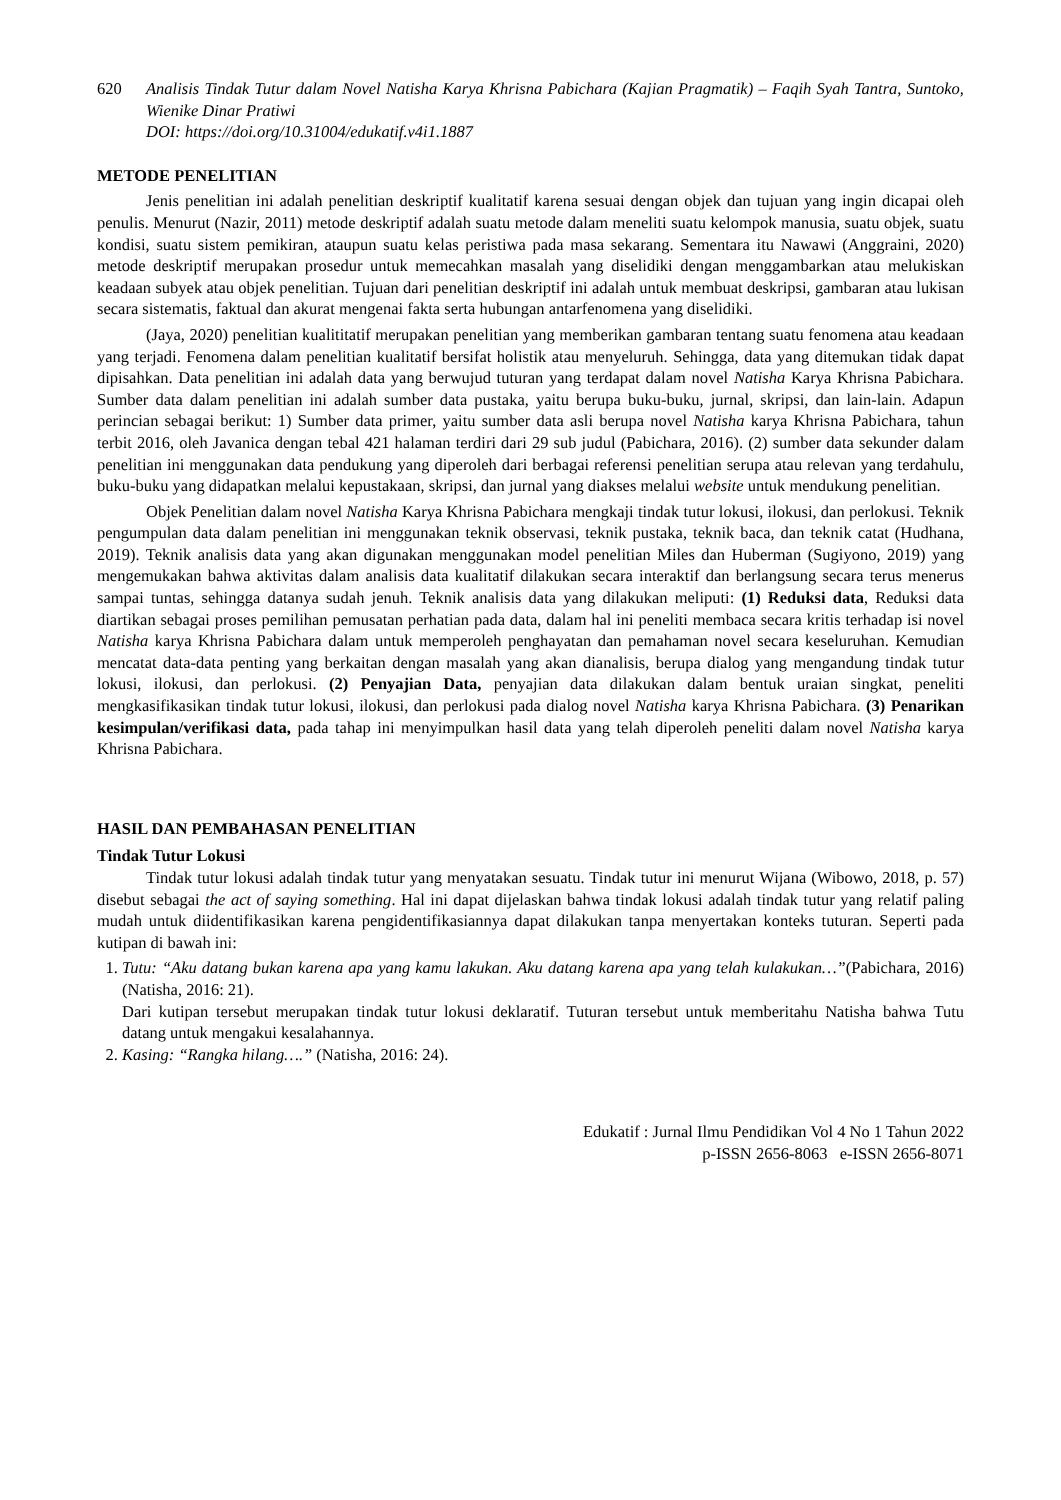620 Analisis Tindak Tutur dalam Novel Natisha Karya Khrisna Pabichara (Kajian Pragmatik) – Faqih Syah Tantra, Suntoko, Wienike Dinar Pratiwi
DOI: https://doi.org/10.31004/edukatif.v4i1.1887
METODE PENELITIAN
Jenis penelitian ini adalah penelitian deskriptif kualitatif karena sesuai dengan objek dan tujuan yang ingin dicapai oleh penulis. Menurut (Nazir, 2011) metode deskriptif adalah suatu metode dalam meneliti suatu kelompok manusia, suatu objek, suatu kondisi, suatu sistem pemikiran, ataupun suatu kelas peristiwa pada masa sekarang. Sementara itu Nawawi (Anggraini, 2020) metode deskriptif merupakan prosedur untuk memecahkan masalah yang diselidiki dengan menggambarkan atau melukiskan keadaan subyek atau objek penelitian. Tujuan dari penelitian deskriptif ini adalah untuk membuat deskripsi, gambaran atau lukisan secara sistematis, faktual dan akurat mengenai fakta serta hubungan antarfenomena yang diselidiki.
(Jaya, 2020) penelitian kualititatif merupakan penelitian yang memberikan gambaran tentang suatu fenomena atau keadaan yang terjadi. Fenomena dalam penelitian kualitatif bersifat holistik atau menyeluruh. Sehingga, data yang ditemukan tidak dapat dipisahkan. Data penelitian ini adalah data yang berwujud tuturan yang terdapat dalam novel Natisha Karya Khrisna Pabichara. Sumber data dalam penelitian ini adalah sumber data pustaka, yaitu berupa buku-buku, jurnal, skripsi, dan lain-lain. Adapun perincian sebagai berikut: 1) Sumber data primer, yaitu sumber data asli berupa novel Natisha karya Khrisna Pabichara, tahun terbit 2016, oleh Javanica dengan tebal 421 halaman terdiri dari 29 sub judul (Pabichara, 2016). (2) sumber data sekunder dalam penelitian ini menggunakan data pendukung yang diperoleh dari berbagai referensi penelitian serupa atau relevan yang terdahulu, buku-buku yang didapatkan melalui kepustakaan, skripsi, dan jurnal yang diakses melalui website untuk mendukung penelitian.
Objek Penelitian dalam novel Natisha Karya Khrisna Pabichara mengkaji tindak tutur lokusi, ilokusi, dan perlokusi. Teknik pengumpulan data dalam penelitian ini menggunakan teknik observasi, teknik pustaka, teknik baca, dan teknik catat (Hudhana, 2019). Teknik analisis data yang akan digunakan menggunakan model penelitian Miles dan Huberman (Sugiyono, 2019) yang mengemukakan bahwa aktivitas dalam analisis data kualitatif dilakukan secara interaktif dan berlangsung secara terus menerus sampai tuntas, sehingga datanya sudah jenuh. Teknik analisis data yang dilakukan meliputi: (1) Reduksi data, Reduksi data diartikan sebagai proses pemilihan pemusatan perhatian pada data, dalam hal ini peneliti membaca secara kritis terhadap isi novel Natisha karya Khrisna Pabichara dalam untuk memperoleh penghayatan dan pemahaman novel secara keseluruhan. Kemudian mencatat data-data penting yang berkaitan dengan masalah yang akan dianalisis, berupa dialog yang mengandung tindak tutur lokusi, ilokusi, dan perlokusi. (2) Penyajian Data, penyajian data dilakukan dalam bentuk uraian singkat, peneliti mengkasifikasikan tindak tutur lokusi, ilokusi, dan perlokusi pada dialog novel Natisha karya Khrisna Pabichara. (3) Penarikan kesimpulan/verifikasi data, pada tahap ini menyimpulkan hasil data yang telah diperoleh peneliti dalam novel Natisha karya Khrisna Pabichara.
HASIL DAN PEMBAHASAN PENELITIAN
Tindak Tutur Lokusi
Tindak tutur lokusi adalah tindak tutur yang menyatakan sesuatu. Tindak tutur ini menurut Wijana (Wibowo, 2018, p. 57) disebut sebagai the act of saying something. Hal ini dapat dijelaskan bahwa tindak lokusi adalah tindak tutur yang relatif paling mudah untuk diidentifikasikan karena pengidentifikasiannya dapat dilakukan tanpa menyertakan konteks tuturan. Seperti pada kutipan di bawah ini:
1. Tutu: “Aku datang bukan karena apa yang kamu lakukan. Aku datang karena apa yang telah kulakukan…”(Pabichara, 2016) (Natisha, 2016: 21).
Dari kutipan tersebut merupakan tindak tutur lokusi deklaratif. Tuturan tersebut untuk memberitahu Natisha bahwa Tutu datang untuk mengakui kesalahannya.
2. Kasing: “Rangka hilang….” (Natisha, 2016: 24).
Edukatif : Jurnal Ilmu Pendidikan Vol 4 No 1 Tahun 2022
p-ISSN 2656-8063 e-ISSN 2656-8071